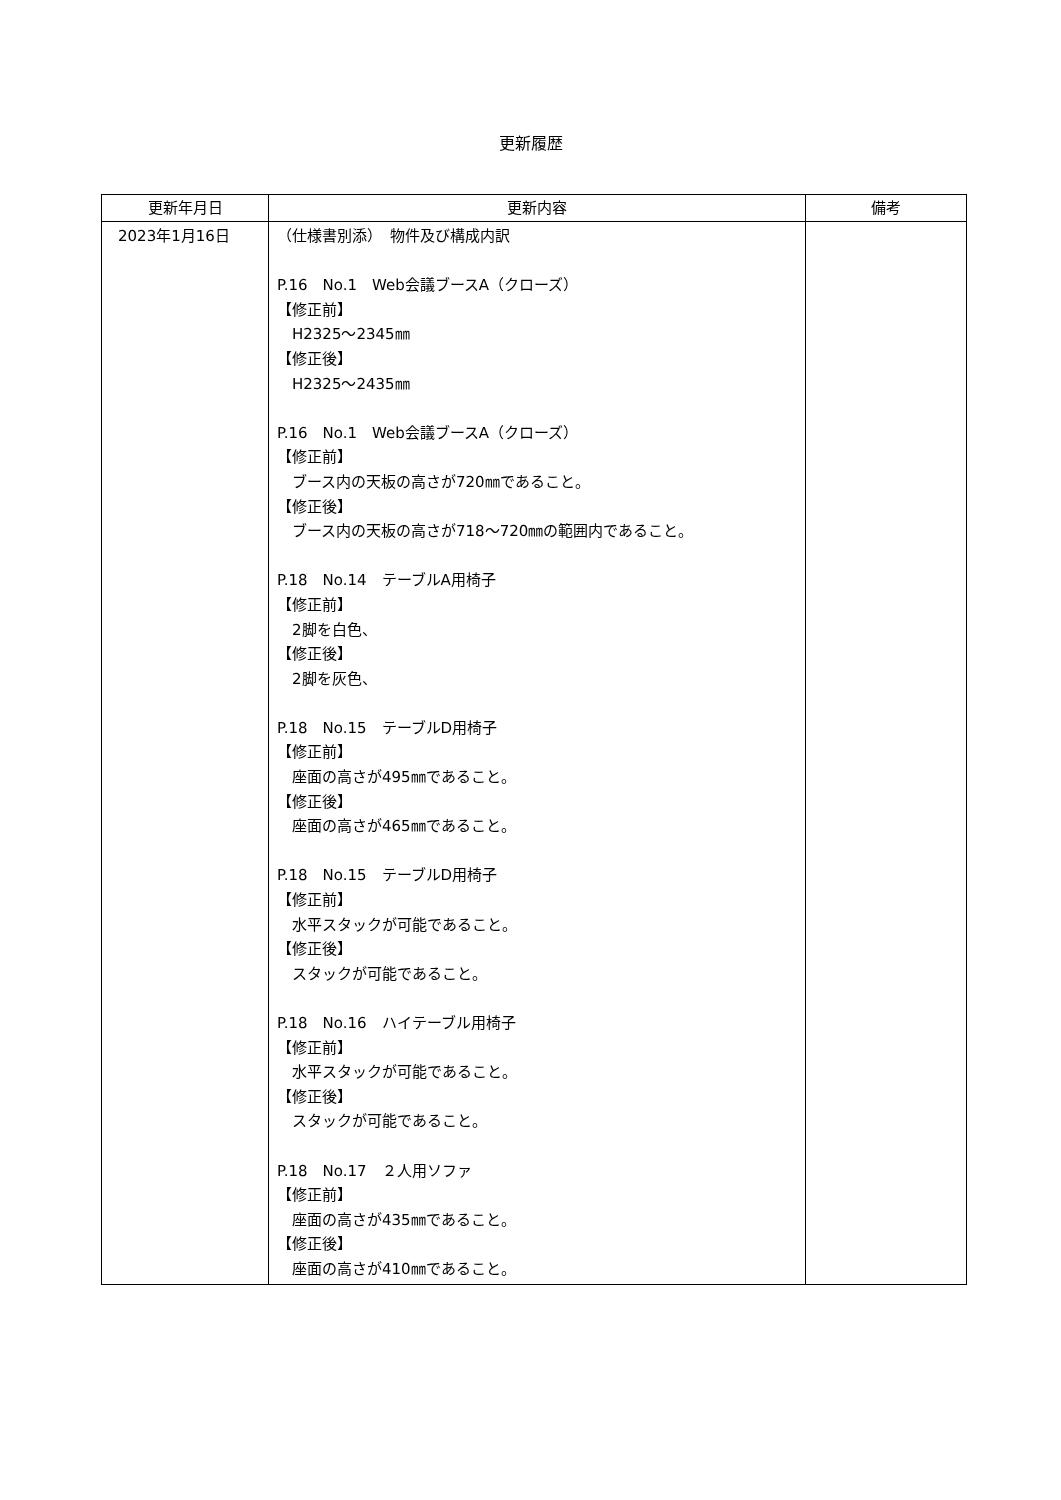更新履歴
| 更新年月日 | 更新内容 | 備考 |
| --- | --- | --- |
| 2023年1月16日 | （仕様書別添） 物件及び構成内訳 P.16 No.1 Web会議ブースA（クローズ） 【修正前】 H2325～2345㎜ 【修正後】 H2325～2435㎜ P.16 No.1 Web会議ブースA（クローズ） 【修正前】 ブース内の天板の高さが720㎜であること。 【修正後】 ブース内の天板の高さが718～720㎜の範囲内であること。 P.18 No.14 テーブルA用椅子 【修正前】 2脚を白色、 【修正後】 2脚を灰色、 P.18 No.15 テーブルD用椅子 【修正前】 座面の高さが495㎜であること。 【修正後】 座面の高さが465㎜であること。 P.18 No.15 テーブルD用椅子 【修正前】 水平スタックが可能であること。 【修正後】 スタックが可能であること。 P.18 No.16 ハイテーブル用椅子 【修正前】 水平スタックが可能であること。 【修正後】 スタックが可能であること。 P.18 No.17 ２人用ソファ 【修正前】 座面の高さが435㎜であること。 【修正後】 座面の高さが410㎜であること。 | |